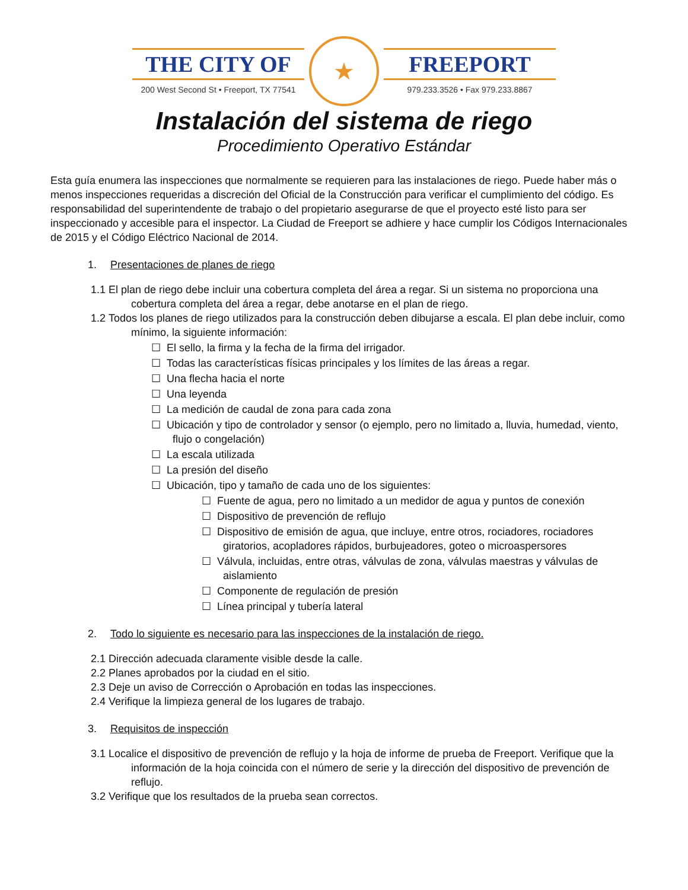THE CITY OF
200 West Second St • Freeport, TX 77541
★
FREEPORT
979.233.3526 • Fax 979.233.8867
Instalación del sistema de riego
Procedimiento Operativo Estándar
Esta guía enumera las inspecciones que normalmente se requieren para las instalaciones de riego. Puede haber más o menos inspecciones requeridas a discreción del Oficial de la Construcción para verificar el cumplimiento del código. Es responsabilidad del superintendente de trabajo o del propietario asegurarse de que el proyecto esté listo para ser inspeccionado y accesible para el inspector. La Ciudad de Freeport se adhiere y hace cumplir los Códigos Internacionales de 2015 y el Código Eléctrico Nacional de 2014.
1. Presentaciones de planes de riego
1.1 El plan de riego debe incluir una cobertura completa del área a regar. Si un sistema no proporciona una cobertura completa del área a regar, debe anotarse en el plan de riego.
1.2 Todos los planes de riego utilizados para la construcción deben dibujarse a escala. El plan debe incluir, como mínimo, la siguiente información:
☐ El sello, la firma y la fecha de la firma del irrigador.
☐ Todas las características físicas principales y los límites de las áreas a regar.
☐ Una flecha hacia el norte
☐ Una leyenda
☐ La medición de caudal de zona para cada zona
☐ Ubicación y tipo de controlador y sensor (o ejemplo, pero no limitado a, lluvia, humedad, viento, flujo o congelación)
☐ La escala utilizada
☐ La presión del diseño
☐ Ubicación, tipo y tamaño de cada uno de los siguientes:
☐ Fuente de agua, pero no limitado a un medidor de agua y puntos de conexión
☐ Dispositivo de prevención de reflujo
☐ Dispositivo de emisión de agua, que incluye, entre otros, rociadores, rociadores giratorios, acopladores rápidos, burbujeadores, goteo o microaspersores
☐ Válvula, incluidas, entre otras, válvulas de zona, válvulas maestras y válvulas de aislamiento
☐ Componente de regulación de presión
☐ Línea principal y tubería lateral
2. Todo lo siguiente es necesario para las inspecciones de la instalación de riego.
2.1 Dirección adecuada claramente visible desde la calle.
2.2 Planes aprobados por la ciudad en el sitio.
2.3 Deje un aviso de Corrección o Aprobación en todas las inspecciones.
2.4 Verifique la limpieza general de los lugares de trabajo.
3. Requisitos de inspección
3.1 Localice el dispositivo de prevención de reflujo y la hoja de informe de prueba de Freeport. Verifique que la información de la hoja coincida con el número de serie y la dirección del dispositivo de prevención de reflujo.
3.2 Verifique que los resultados de la prueba sean correctos.